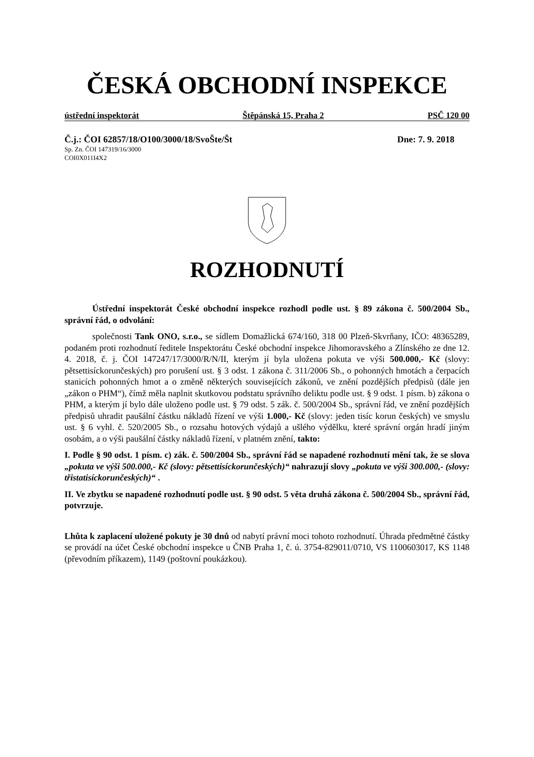ČESKÁ OBCHODNÍ INSPEKCE
ústřední inspektorát Štěpánská 15, Praha 2 PSČ 120 00
Č.j.: ČOI 62857/18/O100/3000/18/SvoŠte/Št Dne: 7. 9. 2018
Sp. Zn. ČOI 147319/16/3000
COI0X011I4X2
ROZHODNUTÍ
Ústřední inspektorát České obchodní inspekce rozhodl podle ust. § 89 zákona č. 500/2004 Sb., správní řád, o odvolání:
společnosti Tank ONO, s.r.o., se sídlem Domažlická 674/160, 318 00 Plzeň-Skvrňany, IČO: 48365289, podaném proti rozhodnutí ředitele Inspektorátu České obchodní inspekce Jihomoravského a Zlínského ze dne 12. 4. 2018, č. j. ČOI 147247/17/3000/R/N/II, kterým jí byla uložena pokuta ve výši 500.000,- Kč (slovy: pětsettisíckorunčeských) pro porušení ust. § 3 odst. 1 zákona č. 311/2006 Sb., o pohonných hmotách a čerpacích stanicích pohonných hmot a o změně některých souvisejících zákonů, ve znění pozdějších předpisů (dále jen „zákon o PHM“), čímž měla naplnit skutkovou podstatu správního deliktu podle ust. § 9 odst. 1 písm. b) zákona o PHM, a kterým jí bylo dále uloženo podle ust. § 79 odst. 5 zák. č. 500/2004 Sb., správní řád, ve znění pozdějších předpisů uhradit paušální částku nákladů řízení ve výši 1.000,- Kč (slovy: jeden tisíc korun českých) ve smyslu ust. § 6 vyhl. č. 520/2005 Sb., o rozsahu hotových výdajů a ušlého výdělku, které správní orgán hradí jiným osobám, a o výši paušální částky nákladů řízení, v platném znění, takto:
I. Podle § 90 odst. 1 písm. c) zák. č. 500/2004 Sb., správní řád se napadené rozhodnutí mění tak, že se slova „pokuta ve výši 500.000,- Kč (slovy: pětsettisíckorunčeských)“ nahrazují slovy „pokuta ve výši 300.000,- (slovy: třistatisíckorunčeských)“ .
II. Ve zbytku se napadené rozhodnutí podle ust. § 90 odst. 5 věta druhá zákona č. 500/2004 Sb., správní řád, potvrzuje.
Lhůta k zaplacení uložené pokuty je 30 dnů od nabytí právní moci tohoto rozhodnutí. Úhrada předmětné částky se provádí na účet České obchodní inspekce u ČNB Praha 1, č. ú. 3754-829011/0710, VS 1100603017, KS 1148 (převodním příkazem), 1149 (poštovní poukázkou).